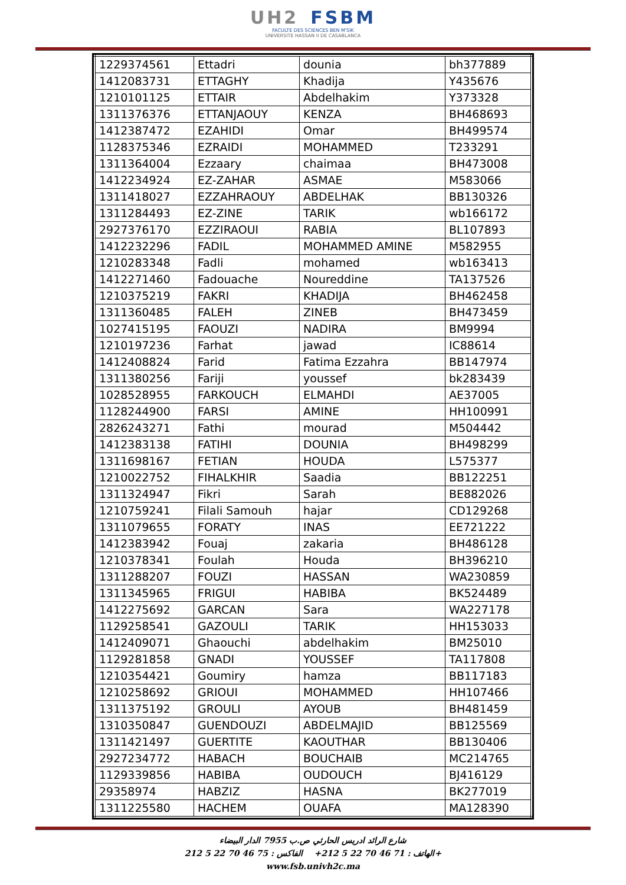UH2 FSBM
FACULTE DES SCIENCES BEN M'SIK
UNIVERSITE HASSAN II DE CASABLANCA
| 1229374561 | Ettadri | dounia | bh377889 |
| 1412083731 | ETTAGHY | Khadija | Y435676 |
| 1210101125 | ETTAIR | Abdelhakim | Y373328 |
| 1311376376 | ETTANJAOUY | KENZA | BH468693 |
| 1412387472 | EZAHIDI | Omar | BH499574 |
| 1128375346 | EZRAIDI | MOHAMMED | T233291 |
| 1311364004 | Ezzaary | chaimaa | BH473008 |
| 1412234924 | EZ-ZAHAR | ASMAE | M583066 |
| 1311418027 | EZZAHRAOUY | ABDELHAK | BB130326 |
| 1311284493 | EZ-ZINE | TARIK | wb166172 |
| 2927376170 | EZZIRAOUI | RABIA | BL107893 |
| 1412232296 | FADIL | MOHAMMED AMINE | M582955 |
| 1210283348 | Fadli | mohamed | wb163413 |
| 1412271460 | Fadouache | Noureddine | TA137526 |
| 1210375219 | FAKRI | KHADIJA | BH462458 |
| 1311360485 | FALEH | ZINEB | BH473459 |
| 1027415195 | FAOUZI | NADIRA | BM9994 |
| 1210197236 | Farhat | jawad | IC88614 |
| 1412408824 | Farid | Fatima Ezzahra | BB147974 |
| 1311380256 | Fariji | youssef | bk283439 |
| 1028528955 | FARKOUCH | ELMAHDI | AE37005 |
| 1128244900 | FARSI | AMINE | HH100991 |
| 2826243271 | Fathi | mourad | M504442 |
| 1412383138 | FATIHI | DOUNIA | BH498299 |
| 1311698167 | FETIAN | HOUDA | L575377 |
| 1210022752 | FIHALKHIR | Saadia | BB122251 |
| 1311324947 | Fikri | Sarah | BE882026 |
| 1210759241 | Filali Samouh | hajar | CD129268 |
| 1311079655 | FORATY | INAS | EE721222 |
| 1412383942 | Fouaj | zakaria | BH486128 |
| 1210378341 | Foulah | Houda | BH396210 |
| 1311288207 | FOUZI | HASSAN | WA230859 |
| 1311345965 | FRIGUI | HABIBA | BK524489 |
| 1412275692 | GARCAN | Sara | WA227178 |
| 1129258541 | GAZOULI | TARIK | HH153033 |
| 1412409071 | Ghaouchi | abdelhakim | BM25010 |
| 1129281858 | GNADI | YOUSSEF | TA117808 |
| 1210354421 | Goumiry | hamza | BB117183 |
| 1210258692 | GRIOUI | MOHAMMED | HH107466 |
| 1311375192 | GROULI | AYOUB | BH481459 |
| 1310350847 | GUENDOUZI | ABDELMAJID | BB125569 |
| 1311421497 | GUERTITE | KAOUTHAR | BB130406 |
| 2927234772 | HABACH | BOUCHAIB | MC214765 |
| 1129339856 | HABIBA | OUDOUCH | BJ416129 |
| 29358974 | HABZIZ | HASNA | BK277019 |
| 1311225580 | HACHEM | OUAFA | MA128390 |
شارع الرائد ادريس الحارثي ص.ب 7955 الدار البيضاء
الهاتف : 71 46 70 22 5 212+ الفاكس : 75 46 70 22 5 212+
www.fsb.univh2c.ma